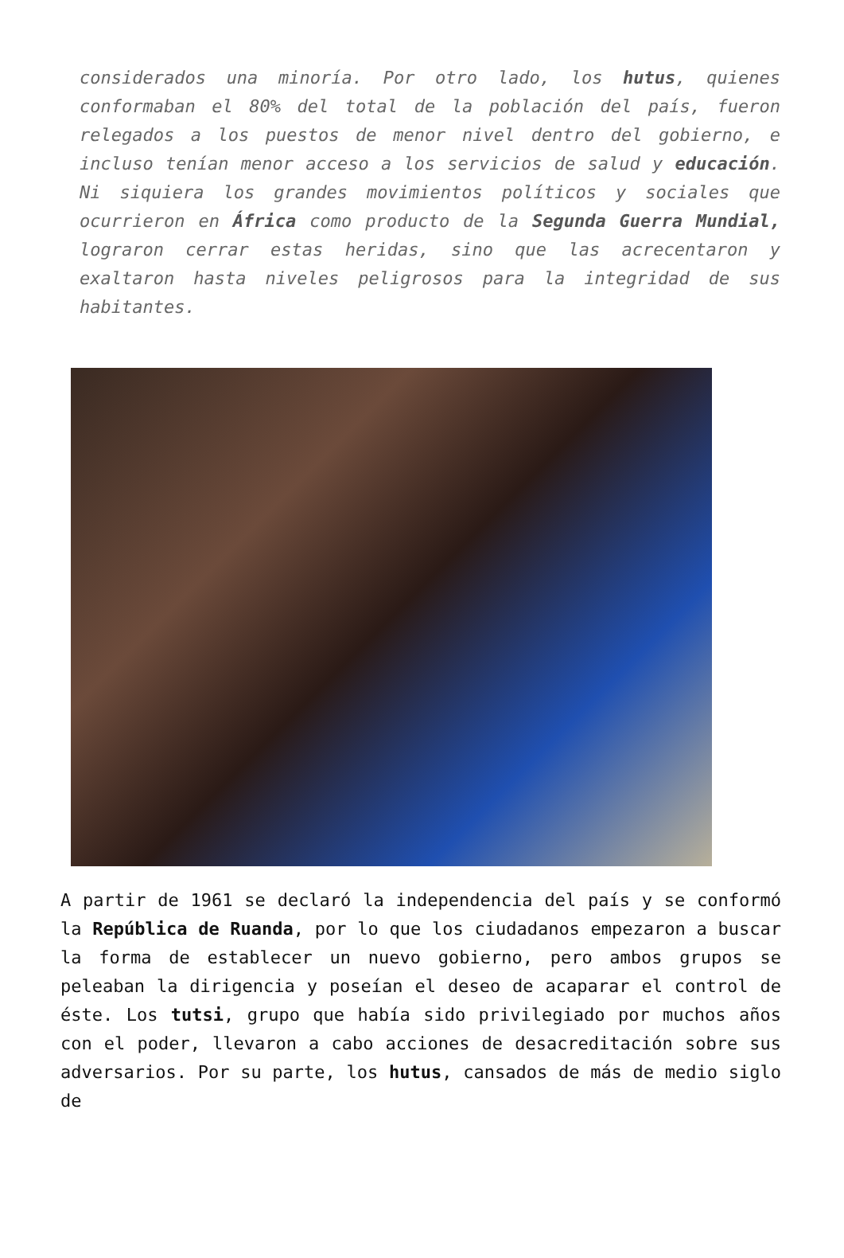considerados una minoría. Por otro lado, los hutus, quienes conformaban el 80% del total de la población del país, fueron relegados a los puestos de menor nivel dentro del gobierno, e incluso tenían menor acceso a los servicios de salud y educación. Ni siquiera los grandes movimientos políticos y sociales que ocurrieron en África como producto de la Segunda Guerra Mundial, lograron cerrar estas heridas, sino que las acrecentaron y exaltaron hasta niveles peligrosos para la integridad de sus habitantes.
A partir de 1961 se declaró la independencia del país y se conformó la República de Ruanda, por lo que los ciudadanos empezaron a buscar la forma de establecer un nuevo gobierno, pero ambos grupos se peleaban la dirigencia y poseían el deseo de acaparar el control de éste. Los tutsi, grupo que había sido privilegiado por muchos años con el poder, llevaron a cabo acciones de desacreditación sobre sus adversarios. Por su parte, los hutus, cansados de más de medio siglo de